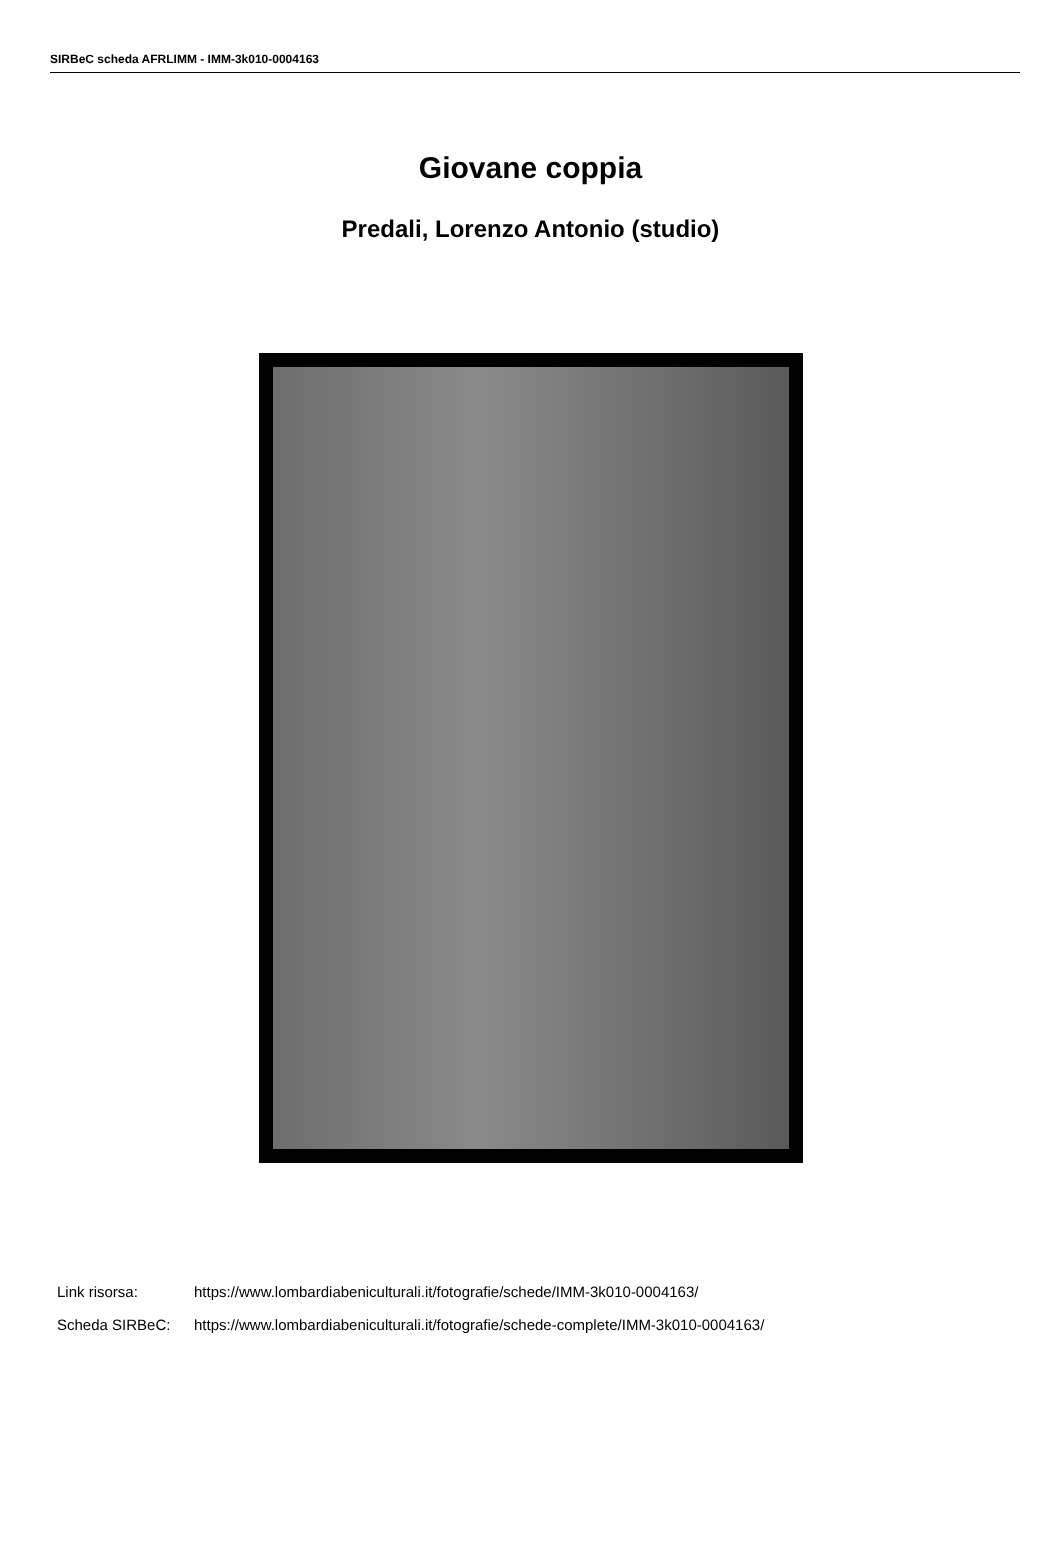SIRBeC scheda AFRLIMM - IMM-3k010-0004163
Giovane coppia
Predali, Lorenzo Antonio (studio)
Link risorsa: https://www.lombardiabeniculturali.it/fotografie/schede/IMM-3k010-0004163/
Scheda SIRBeC: https://www.lombardiabeniculturali.it/fotografie/schede-complete/IMM-3k010-0004163/